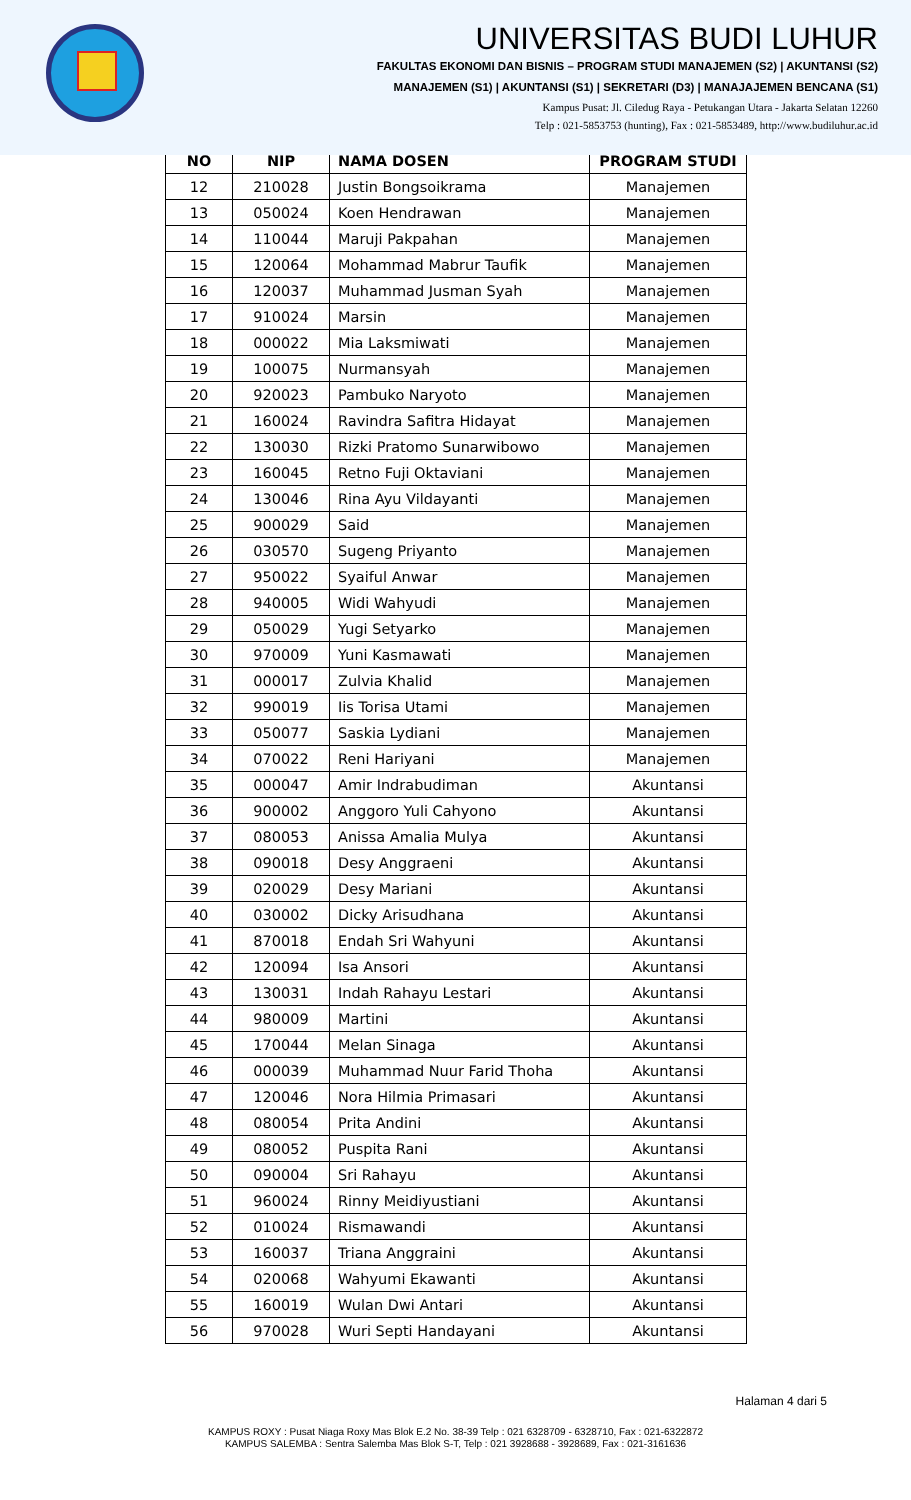UNIVERSITAS BUDI LUHUR
FAKULTAS EKONOMI DAN BISNIS – PROGRAM STUDI MANAJEMEN (S2) | AKUNTANSI (S2)
MANAJEMEN (S1) | AKUNTANSI (S1) | SEKRETARI (D3) | MANAJAJEMEN BENCANA (S1)
Kampus Pusat: Jl. Ciledug Raya - Petukangan Utara - Jakarta Selatan 12260
Telp : 021-5853753 (hunting), Fax : 021-5853489, http://www.budiluhur.ac.id
| NO | NIP | NAMA DOSEN | PROGRAM STUDI |
| --- | --- | --- | --- |
| 12 | 210028 | Justin Bongsoikrama | Manajemen |
| 13 | 050024 | Koen Hendrawan | Manajemen |
| 14 | 110044 | Maruji Pakpahan | Manajemen |
| 15 | 120064 | Mohammad Mabrur Taufik | Manajemen |
| 16 | 120037 | Muhammad Jusman Syah | Manajemen |
| 17 | 910024 | Marsin | Manajemen |
| 18 | 000022 | Mia Laksmiwati | Manajemen |
| 19 | 100075 | Nurmansyah | Manajemen |
| 20 | 920023 | Pambuko Naryoto | Manajemen |
| 21 | 160024 | Ravindra Safitra Hidayat | Manajemen |
| 22 | 130030 | Rizki Pratomo Sunarwibowo | Manajemen |
| 23 | 160045 | Retno Fuji Oktaviani | Manajemen |
| 24 | 130046 | Rina Ayu Vildayanti | Manajemen |
| 25 | 900029 | Said | Manajemen |
| 26 | 030570 | Sugeng Priyanto | Manajemen |
| 27 | 950022 | Syaiful Anwar | Manajemen |
| 28 | 940005 | Widi Wahyudi | Manajemen |
| 29 | 050029 | Yugi Setyarko | Manajemen |
| 30 | 970009 | Yuni Kasmawati | Manajemen |
| 31 | 000017 | Zulvia Khalid | Manajemen |
| 32 | 990019 | Iis Torisa Utami | Manajemen |
| 33 | 050077 | Saskia Lydiani | Manajemen |
| 34 | 070022 | Reni Hariyani | Manajemen |
| 35 | 000047 | Amir Indrabudiman | Akuntansi |
| 36 | 900002 | Anggoro Yuli Cahyono | Akuntansi |
| 37 | 080053 | Anissa Amalia Mulya | Akuntansi |
| 38 | 090018 | Desy Anggraeni | Akuntansi |
| 39 | 020029 | Desy Mariani | Akuntansi |
| 40 | 030002 | Dicky Arisudhana | Akuntansi |
| 41 | 870018 | Endah Sri Wahyuni | Akuntansi |
| 42 | 120094 | Isa Ansori | Akuntansi |
| 43 | 130031 | Indah Rahayu Lestari | Akuntansi |
| 44 | 980009 | Martini | Akuntansi |
| 45 | 170044 | Melan Sinaga | Akuntansi |
| 46 | 000039 | Muhammad Nuur Farid Thoha | Akuntansi |
| 47 | 120046 | Nora Hilmia Primasari | Akuntansi |
| 48 | 080054 | Prita Andini | Akuntansi |
| 49 | 080052 | Puspita Rani | Akuntansi |
| 50 | 090004 | Sri Rahayu | Akuntansi |
| 51 | 960024 | Rinny Meidiyustiani | Akuntansi |
| 52 | 010024 | Rismawandi | Akuntansi |
| 53 | 160037 | Triana Anggraini | Akuntansi |
| 54 | 020068 | Wahyumi Ekawanti | Akuntansi |
| 55 | 160019 | Wulan Dwi Antari | Akuntansi |
| 56 | 970028 | Wuri Septi Handayani | Akuntansi |
Halaman 4 dari 5
KAMPUS ROXY : Pusat Niaga Roxy Mas Blok E.2 No. 38-39 Telp : 021 6328709 - 6328710, Fax : 021-6322872
KAMPUS SALEMBA : Sentra Salemba Mas Blok S-T, Telp : 021 3928688 - 3928689, Fax : 021-3161636